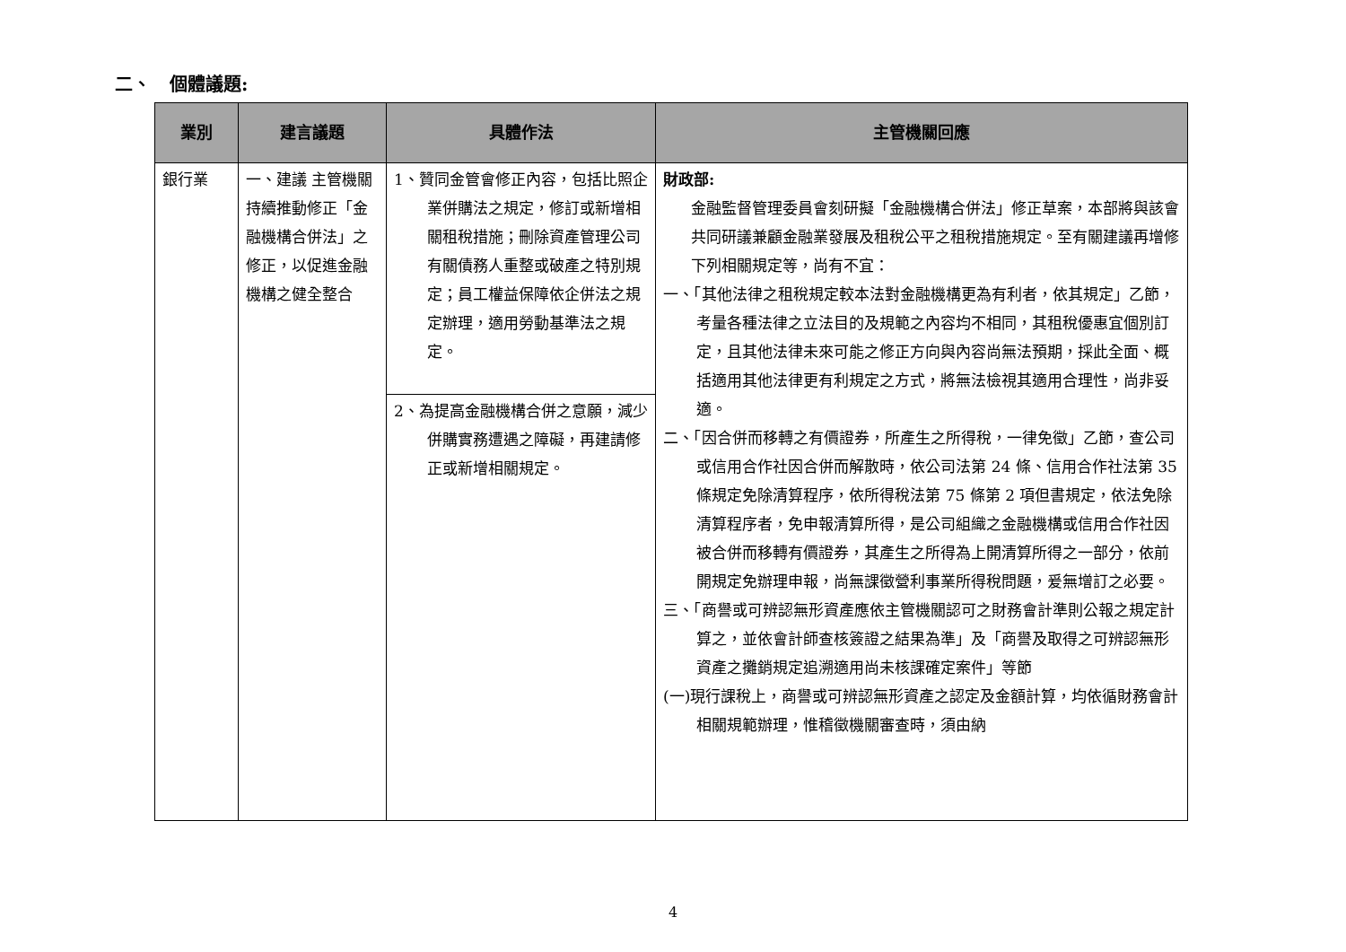二、 個體議題:
| 業別 | 建言議題 | 具體作法 | 主管機關回應 |
| --- | --- | --- | --- |
| 銀行業 | 一、建議 主管機關持續推動修正「金融機構合併法」之修正，以促進金融機構之健全整合 | 1、贊同金管會修正內容，包括比照企業併購法之規定，修訂或新增相關租稅措施；刪除資產管理公司有關債務人重整或破產之特別規定；員工權益保障依企併法之規定辦理，適用勞動基準法之規定。 | 財政部: 金融監督管理委員會刻研擬「金融機構合併法」修正草案，本部將與該會共同研議兼顧金融業發展及租稅公平之租稅措施規定。至有關建議再增修下列相關規定等，尚有不宜： 一、「其他法律之租稅規定較本法對金融機構更為有利者，依其規定」乙節，考量各種法律之立法目的及規範之內容均不相同，其租稅優惠宜個別訂定，且其他法律未來可能之修正方向與內容尚無法預期，採此全面、概括適用其他法律更有利規定之方式，將無法檢視其適用合理性，尚非妥適。 二、「因合併而移轉之有價證券，所產生之所得稅，一律免徵」乙節，查公司或信用合作社因合併而解散時，依公司法第 24 條、信用合作社法第 35 條規定免除清算程序，依所得稅法第 75 條第 2 項但書規定，依法免除清算程序者，免申報清算所得，是公司組織之金融機構或信用合作社因被合併而移轉有價證券，其產生之所得為上開清算所得之一部分，依前開規定免辦理申報，尚無課徵營利事業所得稅問題，爰無增訂之必要。 三、「商譽或可辨認無形資產應依主管機關認可之財務會計準則公報之規定計算之，並依會計師查核簽證之結果為準」及「商譽及取得之可辨認無形資產之攤銷規定追溯適用尚未核課確定案件」等節 (一)現行課稅上，商譽或可辨認無形資產之認定及金額計算，均依循財務會計相關規範辦理，惟稽徵機關審查時，須由納 |
| | | 2、為提高金融機構合併之意願，減少併購實務遭遇之障礙，再建請修正或新增相關規定。 | |
4